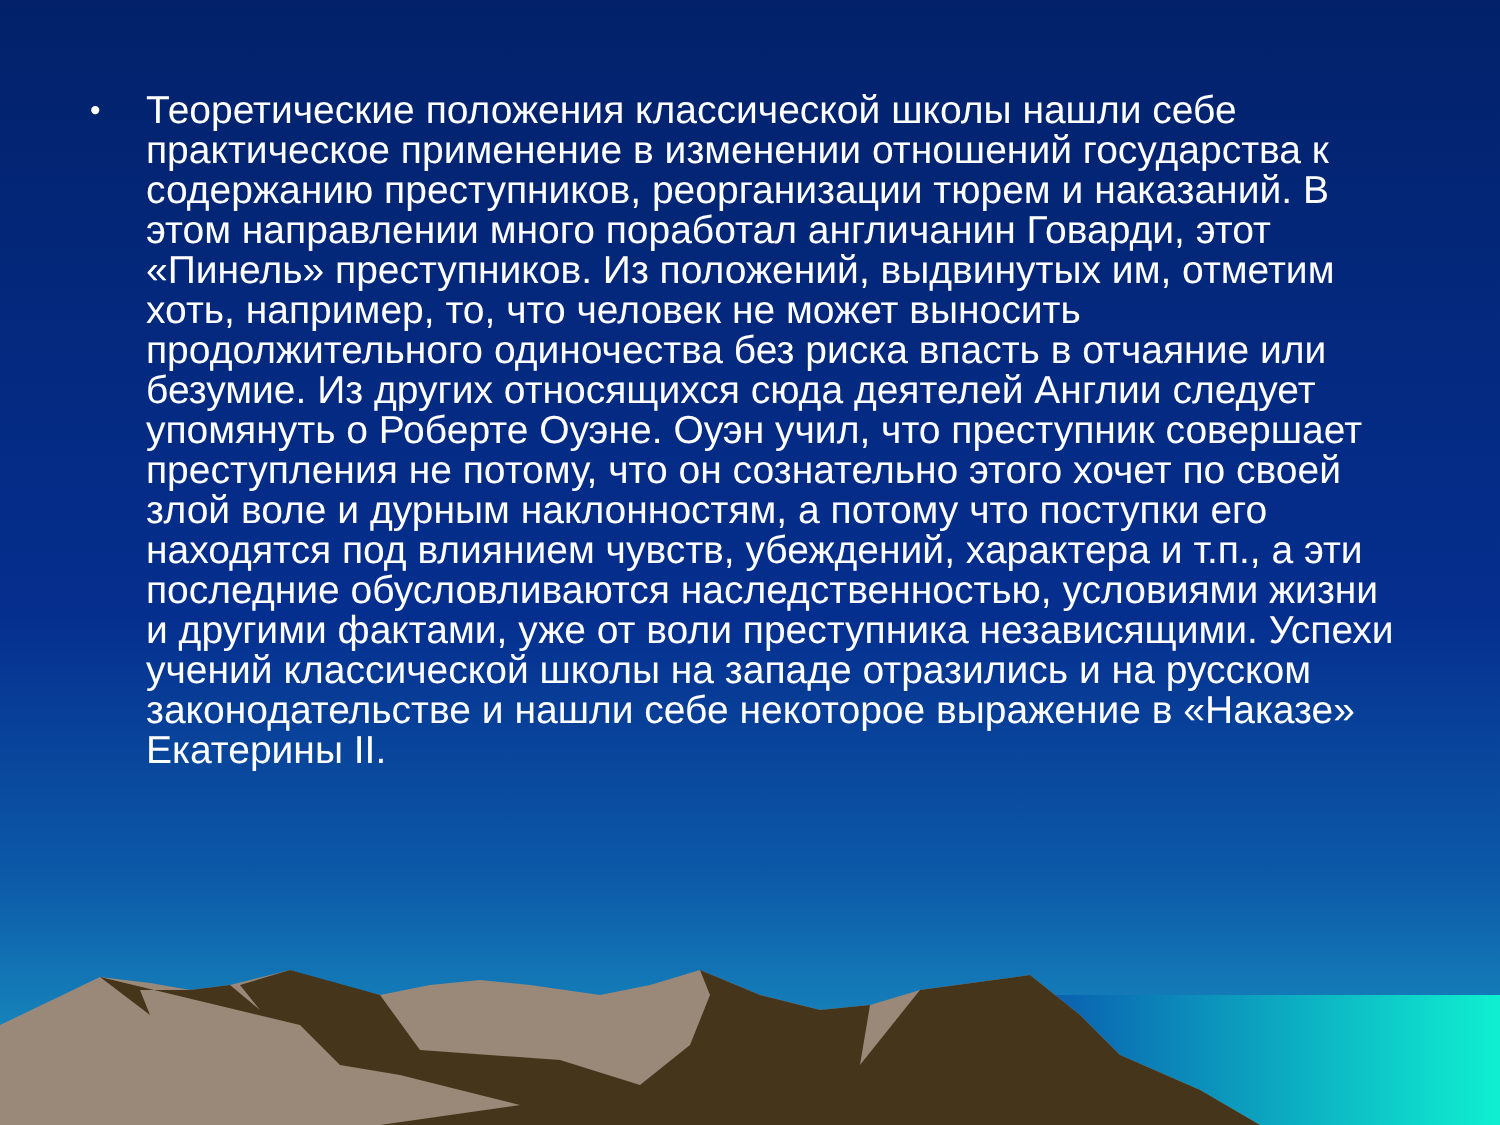•
Теоретические положения классической школы нашли себе практическое применение в изменении отношений государства к содержанию преступников, реорганизации тюрем и наказаний. В этом направлении много поработал англичанин Говарди, этот «Пинель» преступников. Из положений, выдвинутых им, отметим хоть, например, то, что человек не может выносить продолжительного одиночества без риска впасть в отчаяние или безумие. Из других относящихся сюда деятелей Англии следует упомянуть о Роберте Оуэне. Оуэн учил, что преступник совершает преступления не потому, что он сознательно этого хочет по своей злой воле и дурным наклонностям, а потому что поступки его находятся под влиянием чувств, убеждений, характера и т.п., а эти последние обусловливаются наследственностью, условиями жизни и другими фактами, уже от воли преступника независящими. Успехи учений классической школы на западе отразились и на русском законодательстве и нашли себе некоторое выражение в «Наказе» Екатерины II.